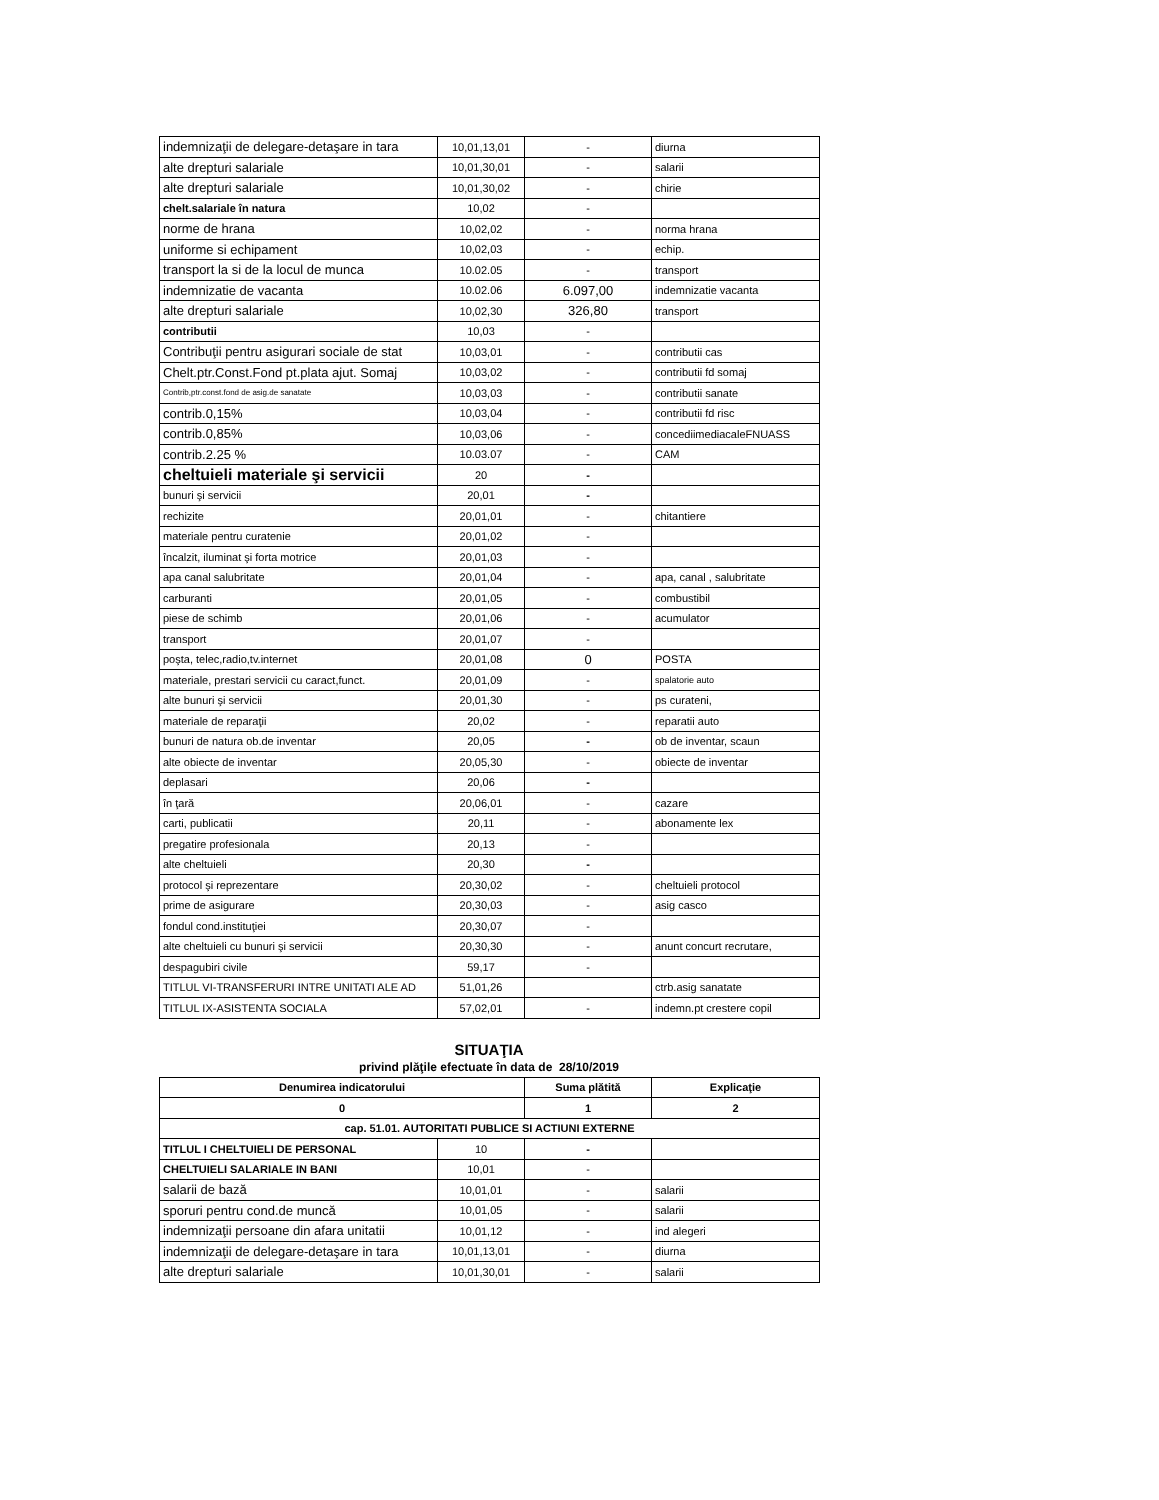| indemnizaţii de delegare-detaşare in tara | 10,01,13,01 | - | diurna |
| alte drepturi salariale | 10,01,30,01 | - | salarii |
| alte drepturi salariale | 10,01,30,02 | - | chirie |
| chelt.salariale în natura | 10,02 | - | |
| norme de hrana | 10,02,02 | - | norma hrana |
| uniforme si echipament | 10,02,03 | - | echip. |
| transport la si de la locul de munca | 10.02.05 | - | transport |
| indemnizatie de vacanta | 10.02.06 | 6.097,00 | indemnizatie vacanta |
| alte drepturi salariale | 10,02,30 | 326,80 | transport |
| contributii | 10,03 | - | |
| Contribuţii pentru asigurari sociale de stat | 10,03,01 | - | contributii cas |
| Chelt.ptr.Const.Fond pt.plata ajut. Somaj | 10,03,02 | - | contributii fd somaj |
| Contrib,ptr.const.fond de asig.de sanatate | 10,03,03 | - | contributii sanate |
| contrib.0,15% | 10,03,04 | - | contributii fd risc |
| contrib.0,85% | 10,03,06 | - | concediimediacaleFNUASS |
| contrib.2.25 % | 10.03.07 | - | CAM |
| cheltuieli materiale şi servicii | 20 | - | |
| bunuri şi servicii | 20,01 | - | |
| rechizite | 20,01,01 | - | chitantiere |
| materiale pentru curatenie | 20,01,02 | - | |
| încalzit, iluminat şi forta motrice | 20,01,03 | - | |
| apa canal salubritate | 20,01,04 | - | apa, canal , salubritate |
| carburanti | 20,01,05 | - | combustibil |
| piese de schimb | 20,01,06 | - | acumulator |
| transport | 20,01,07 | - | |
| poşta, telec,radio,tv.internet | 20,01,08 | 0 | POSTA |
| materiale, prestari servicii cu caract,funct. | 20,01,09 | - | spalatorie auto |
| alte bunuri şi servicii | 20,01,30 | - | ps curateni, |
| materiale de reparaţii | 20,02 | - | reparatii auto |
| bunuri de natura ob.de inventar | 20,05 | - | ob de inventar, scaun |
| alte obiecte de inventar | 20,05,30 | - | obiecte de inventar |
| deplasari | 20,06 | - | |
| în ţară | 20,06,01 | - | cazare |
| carti, publicatii | 20,11 | - | abonamente lex |
| pregatire profesionala | 20,13 | - | |
| alte cheltuieli | 20,30 | - | |
| protocol şi reprezentare | 20,30,02 | - | cheltuieli protocol |
| prime de asigurare | 20,30,03 | - | asig casco |
| fondul cond.instituţiei | 20,30,07 | - | |
| alte cheltuieli cu bunuri şi servicii | 20,30,30 | - | anunt concurt recrutare, |
| despagubiri civile | 59,17 | - | |
| TITLUL VI-TRANSFERURI INTRE UNITATI ALE AD | 51,01,26 | | ctrb.asig sanatate |
| TITLUL IX-ASISTENTA SOCIALA | 57,02,01 | - | indemn.pt crestere copil |
SITUAŢIA
privind plăţile efectuate în data de 28/10/2019
| Denumirea indicatorului | | Suma plătită | Explicaţie |
| --- | --- | --- | --- |
| 0 | | 1 | 2 |
| cap. 51.01. AUTORITATI PUBLICE SI ACTIUNI EXTERNE | | | |
| TITLUL I CHELTUIELI DE PERSONAL | 10 | - | |
| CHELTUIELI SALARIALE IN BANI | 10,01 | - | |
| salarii de bază | 10,01,01 | - | salarii |
| sporuri pentru cond.de muncă | 10,01,05 | - | salarii |
| indemnizaţii persoane din afara unitatii | 10,01,12 | - | ind alegeri |
| indemnizaţii de delegare-detaşare in tara | 10,01,13,01 | - | diurna |
| alte drepturi salariale | 10,01,30,01 | - | salarii |